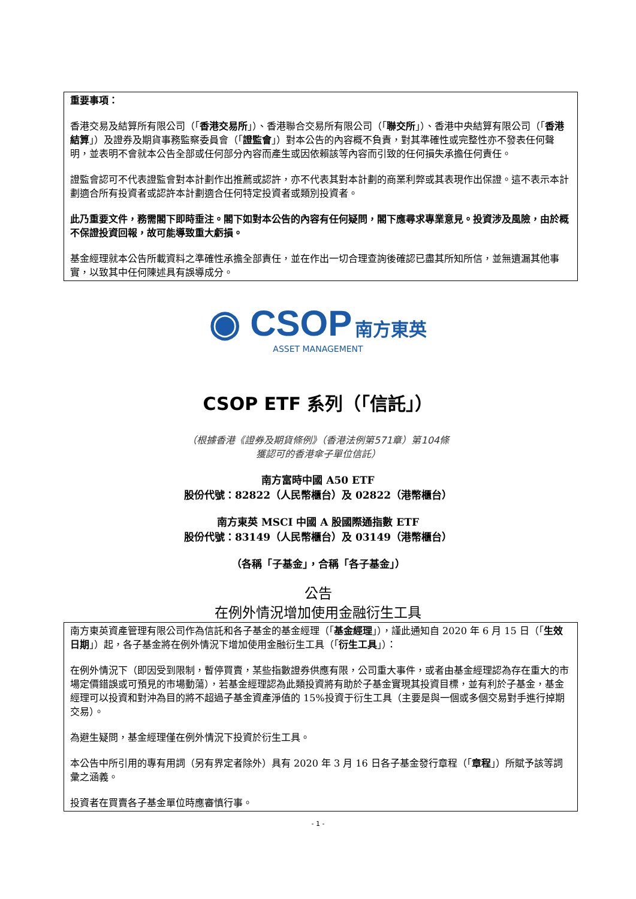重要事項：
香港交易及結算所有限公司（「香港交易所」）、香港聯合交易所有限公司（「聯交所」）、香港中央結算有限公司（「香港結算」）及證券及期貨事務監察委員會（「證監會」）對本公告的內容概不負責，對其準確性或完整性亦不發表任何聲明，並表明不會就本公告全部或任何部分內容而產生或因依賴該等內容而引致的任何損失承擔任何責任。
證監會認可不代表證監會對本計劃作出推薦或認許，亦不代表其對本計劃的商業利弊或其表現作出保證。這不表示本計劃適合所有投資者或認許本計劃適合任何特定投資者或類別投資者。
此乃重要文件，務需閣下即時垂注。閣下如對本公告的內容有任何疑問，閣下應尋求專業意見。投資涉及風險，由於概不保證投資回報，故可能導致重大虧損。
基金經理就本公告所載資料之準確性承擔全部責任，並在作出一切合理查詢後確認已盡其所知所信，並無遺漏其他事實，以致其中任何陳述具有誤導成分。
◉ CSOP 南方東英
ASSET MANAGEMENT
CSOP ETF 系列（「信託」）
（根據香港《證券及期貨條例》（香港法例第571章）第104條
獲認可的香港傘子單位信託）
南方富時中國 A50 ETF
股份代號：82822（人民幣櫃台）及 02822（港幣櫃台）
南方東英 MSCI 中國 A 股國際通指數 ETF
股份代號：83149（人民幣櫃台）及 03149（港幣櫃台）
（各稱「子基金」，合稱「各子基金」）
公告
在例外情況增加使用金融衍生工具
南方東英資產管理有限公司作為信託和各子基金的基金經理（「基金經理」），謹此通知自 2020 年 6 月 15 日（「生效日期」）起，各子基金將在例外情況下增加使用金融衍生工具（「衍生工具」）：
在例外情況下（即因受到限制，暫停買賣，某些指數證券供應有限，公司重大事件，或者由基金經理認為存在重大的市場定價錯誤或可預見的市場動蕩），若基金經理認為此類投資將有助於子基金實現其投資目標，並有利於子基金，基金經理可以投資和對沖為目的將不超過子基金資產淨值的 15%投資于衍生工具（主要是與一個或多個交易對手進行掉期交易）。
為避生疑問，基金經理僅在例外情況下投資於衍生工具。
本公告中所引用的專有用詞（另有界定者除外）具有 2020 年 3 月 16 日各子基金發行章程（「章程」）所賦予該等詞彙之涵義。
投資者在買賣各子基金單位時應審慎行事。
- 1 -